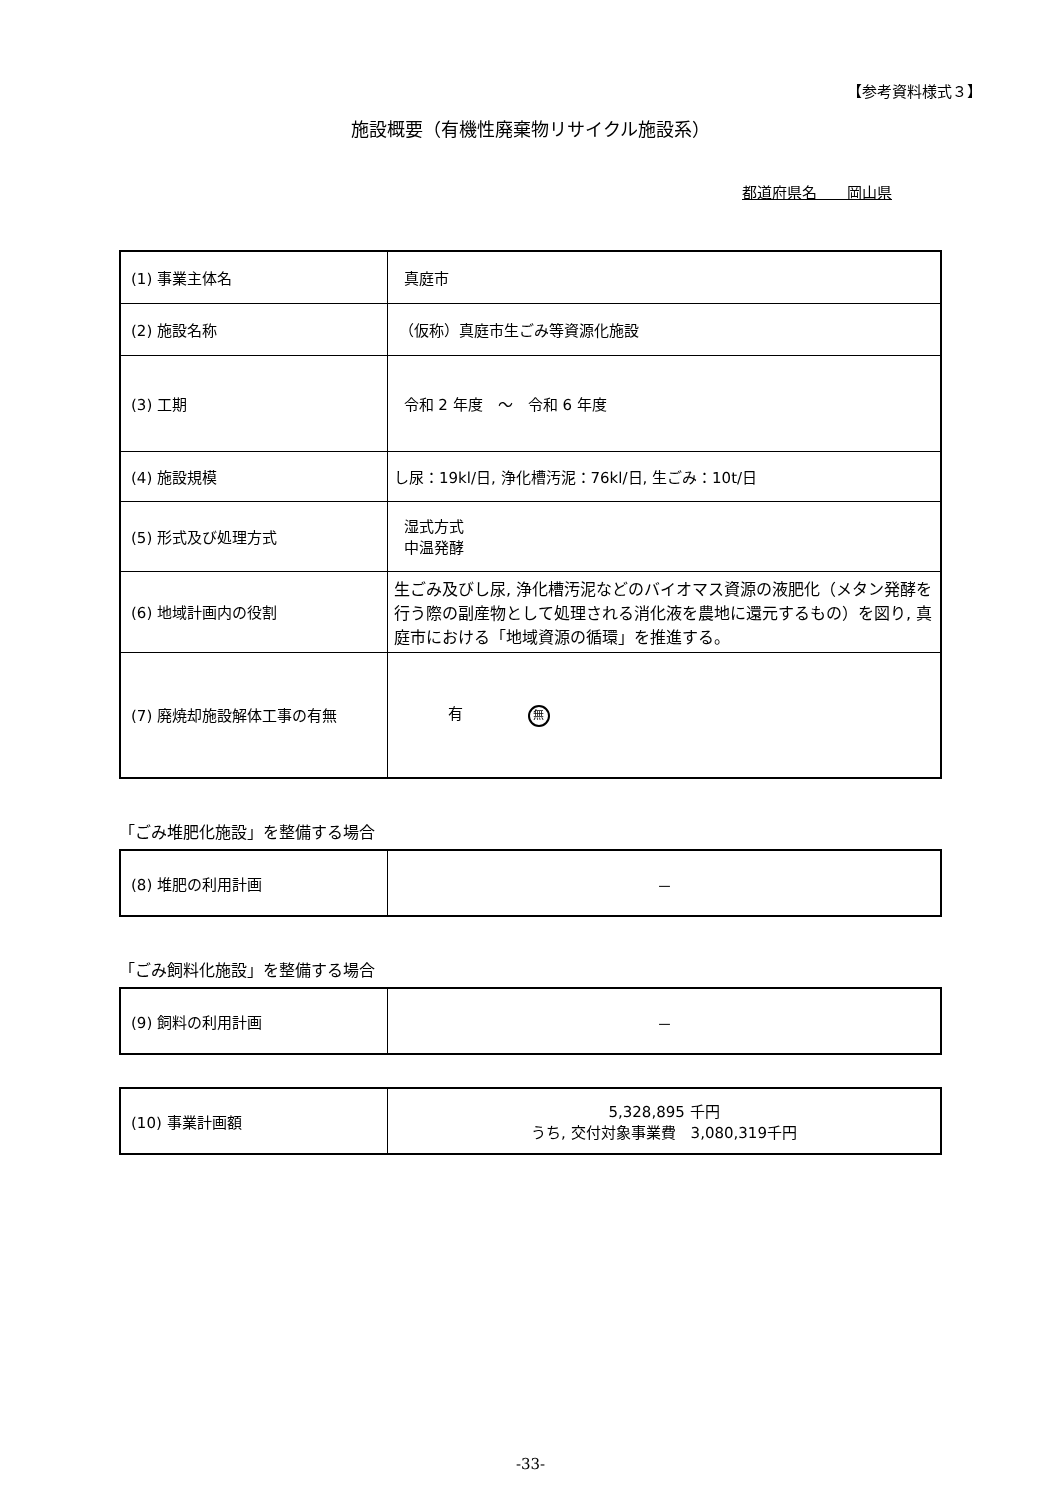【参考資料様式３】
施設概要（有機性廃棄物リサイクル施設系）
都道府県名　　岡山県
| (1) 事業主体名 | 真庭市 |
| (2) 施設名称 | （仮称）真庭市生ごみ等資源化施設 |
| (3) 工期 | 令和 2 年度 ～ 令和 6 年度 |
| (4) 施設規模 | し尿：19kl/日, 浄化槽汚泥：76kl/日, 生ごみ：10t/日 |
| (5) 形式及び処理方式 | 湿式方式 中温発酵 |
| (6) 地域計画内の役割 | 生ごみ及びし尿, 浄化槽汚泥などのバイオマス資源の液肥化（メタン発酵を行う際の副産物として処理される消化液を農地に還元するもの）を図り, 真庭市における「地域資源の循環」を推進する。 |
| (7) 廃焼却施設解体工事の有無 | 有 無 |
「ごみ堆肥化施設」を整備する場合
| (8) 堆肥の利用計画 | － |
「ごみ飼料化施設」を整備する場合
| (9) 飼料の利用計画 | － |
| (10) 事業計画額 | 5,328,895 千円 うち, 交付対象事業費 3,080,319千円 |
-33-